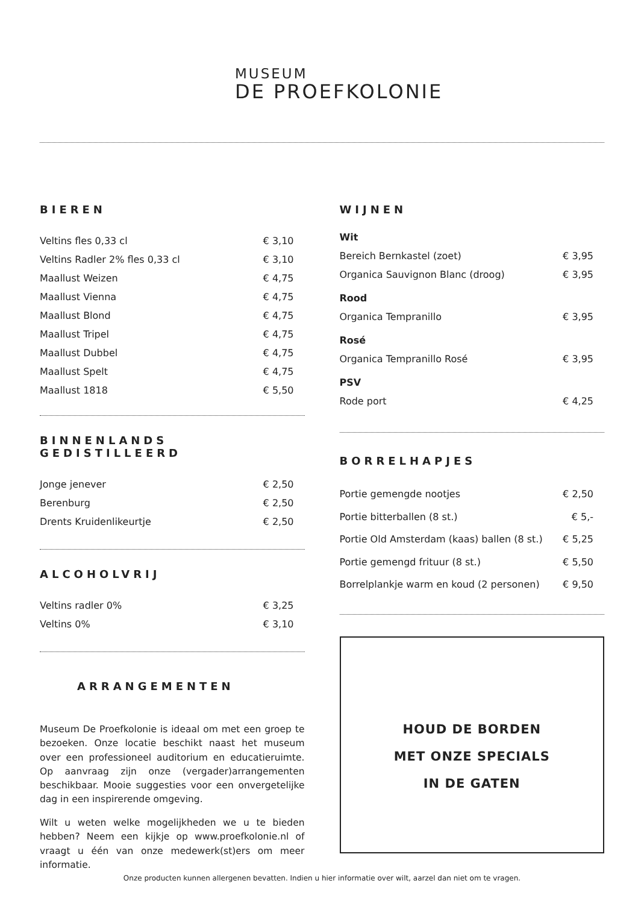MUSEUM
DE PROEFKOLONIE
BIEREN
| Veltins fles 0,33 cl | € 3,10 |
| Veltins Radler 2% fles 0,33 cl | € 3,10 |
| Maallust Weizen | € 4,75 |
| Maallust Vienna | € 4,75 |
| Maallust Blond | € 4,75 |
| Maallust Tripel | € 4,75 |
| Maallust Dubbel | € 4,75 |
| Maallust Spelt | € 4,75 |
| Maallust 1818 | € 5,50 |
BINNENLANDS GEDISTILLEERD
| Jonge jenever | € 2,50 |
| Berenburg | € 2,50 |
| Drents Kruidenlikeurtje | € 2,50 |
ALCOHOLVRIJ
| Veltins radler 0% | € 3,25 |
| Veltins 0% | € 3,10 |
ARRANGEMENTEN
Museum De Proefkolonie is ideaal om met een groep te bezoeken. Onze locatie beschikt naast het museum over een professioneel auditorium en educatieruimte. Op aanvraag zijn onze (vergader)arrangementen beschikbaar. Mooie suggesties voor een onvergetelijke dag in een inspirerende omgeving.
Wilt u weten welke mogelijkheden we u te bieden hebben? Neem een kijkje op www.proefkolonie.nl of vraagt u één van onze medewerk(st)ers om meer informatie.
WIJNEN
| Wit | |
| Bereich Bernkastel (zoet) | € 3,95 |
| Organica Sauvignon Blanc (droog) | € 3,95 |
| Rood | |
| Organica Tempranillo | € 3,95 |
| Rosé | |
| Organica Tempranillo Rosé | € 3,95 |
| PSV | |
| Rode port | € 4,25 |
BORRELHAPJES
| Portie gemengde nootjes | € 2,50 |
| Portie bitterballen (8 st.) | € 5,- |
| Portie Old Amsterdam (kaas) ballen (8 st.) | € 5,25 |
| Portie gemengd frituur (8 st.) | € 5,50 |
| Borrelplankje warm en koud (2 personen) | € 9,50 |
HOUD DE BORDEN
MET ONZE SPECIALS
IN DE GATEN
Onze producten kunnen allergenen bevatten. Indien u hier informatie over wilt, aarzel dan niet om te vragen.